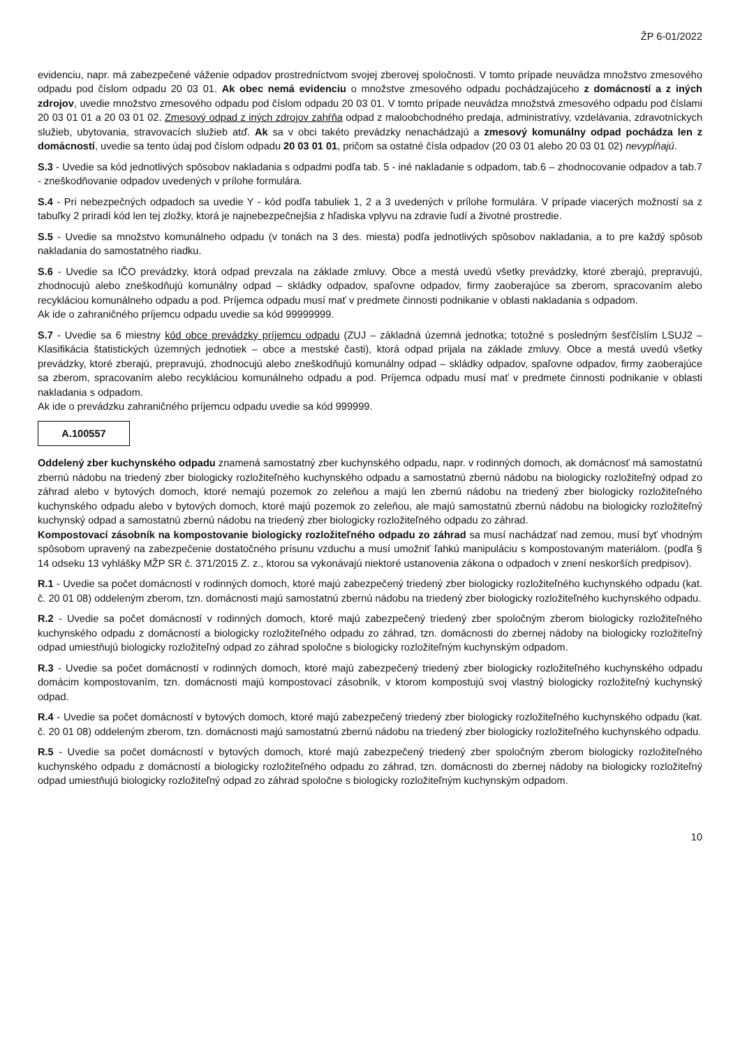ŽP 6-01/2022
evidenciu, napr. má zabezpečené váženie odpadov prostredníctvom svojej zberovej spoločnosti. V tomto prípade neuvádza množstvo zmesového odpadu pod číslom odpadu 20 03 01. Ak obec nemá evidenciu o množstve zmesového odpadu pochádzajúceho z domácností a z iných zdrojov, uvedie množstvo zmesového odpadu pod číslom odpadu 20 03 01. V tomto prípade neuvádza množstvá zmesového odpadu pod číslami 20 03 01 01 a 20 03 01 02. Zmesový odpad z iných zdrojov zahŕňa odpad z maloobchodného predaja, administratívy, vzdelávania, zdravotníckych služieb, ubytovania, stravovacích služieb atď. Ak sa v obci takéto prevádzky nenachádzajú a zmesový komunálny odpad pochádza len z domácností, uvedie sa tento údaj pod číslom odpadu 20 03 01 01, pričom sa ostatné čísla odpadov (20 03 01 alebo 20 03 01 02) nevypĺňajú.
S.3 - Uvedie sa kód jednotlivých spôsobov nakladania s odpadmi podľa tab. 5 - iné nakladanie s odpadom, tab.6 – zhodnocovanie odpadov a tab.7 - zneškodňovanie odpadov uvedených v prílohe formulára.
S.4 - Pri nebezpečných odpadoch sa uvedie Y - kód podľa tabuliek 1, 2 a 3 uvedených v prílohe formulára. V prípade viacerých možností sa z tabuľky 2 priradí kód len tej zložky, ktorá je najnebezpečnejšia z hľadiska vplyvu na zdravie ľudí a životné prostredie.
S.5 - Uvedie sa množstvo komunálneho odpadu (v tonách na 3 des. miesta) podľa jednotlivých spôsobov nakladania, a to pre každý spôsob nakladania do samostatného riadku.
S.6 - Uvedie sa IČO prevádzky, ktorá odpad prevzala na základe zmluvy. Obce a mestá uvedú všetky prevádzky, ktoré zberajú, prepravujú, zhodnocujú alebo zneškodňujú komunálny odpad – skládky odpadov, spaľovne odpadov, firmy zaoberajúce sa zberom, spracovaním alebo recykláciou komunálneho odpadu a pod. Príjemca odpadu musí mať v predmete činnosti podnikanie v oblasti nakladania s odpadom.
Ak ide o zahraničného príjemcu odpadu uvedie sa kód 99999999.
S.7 - Uvedie sa 6 miestny kód obce prevádzky príjemcu odpadu (ZUJ – základná územná jednotka; totožné s posledným šesťčíslím LSUJ2 – Klasifikácia štatistických územných jednotiek – obce a mestské časti), ktorá odpad prijala na základe zmluvy. Obce a mestá uvedú všetky prevádzky, ktoré zberajú, prepravujú, zhodnocujú alebo zneškodňujú komunálny odpad – skládky odpadov, spaľovne odpadov, firmy zaoberajúce sa zberom, spracovaním alebo recykláciou komunálneho odpadu a pod. Príjemca odpadu musí mať v predmete činnosti podnikanie v oblasti nakladania s odpadom.
Ak ide o prevádzku zahraničného príjemcu odpadu uvedie sa kód 999999.
A.100557
Oddelený zber kuchynského odpadu znamená samostatný zber kuchynského odpadu, napr. v rodinných domoch, ak domácnosť má samostatnú zbernú nádobu na triedený zber biologicky rozložiteľného kuchynského odpadu a samostatnú zbernú nádobu na biologicky rozložiteľný odpad zo záhrad alebo v bytových domoch, ktoré nemajú pozemok zo zeleňou a majú len zbernú nádobu na triedený zber biologicky rozložiteľného kuchynského odpadu alebo v bytových domoch, ktoré majú pozemok zo zeleňou, ale majú samostatnú zbernú nádobu na biologicky rozložiteľný kuchynský odpad a samostatnú zbernú nádobu na triedený zber biologicky rozložiteľného odpadu zo záhrad.
Kompostovací zásobník na kompostovanie biologicky rozložiteľného odpadu zo záhrad sa musí nachádzať nad zemou, musí byť vhodným spôsobom upravený na zabezpečenie dostatočného prísunu vzduchu a musí umožniť ľahkú manipuláciu s kompostovaným materiálom. (podľa § 14 odseku 13 vyhlášky MŽP SR č. 371/2015 Z. z., ktorou sa vykonávajú niektoré ustanovenia zákona o odpadoch v znení neskorších predpisov).
R.1 - Uvedie sa počet domácností v rodinných domoch, ktoré majú zabezpečený triedený zber biologicky rozložiteľného kuchynského odpadu (kat. č. 20 01 08) oddeleným zberom, tzn. domácnosti majú samostatnú zbernú nádobu na triedený zber biologicky rozložiteľného kuchynského odpadu.
R.2 - Uvedie sa počet domácností v rodinných domoch, ktoré majú zabezpečený triedený zber spoločným zberom biologicky rozložiteľného kuchynského odpadu z domácností a biologicky rozložiteľného odpadu zo záhrad, tzn. domácnosti do zbernej nádoby na biologicky rozložiteľný odpad umiestňujú biologicky rozložiteľný odpad zo záhrad spoločne s biologicky rozložiteľným kuchynským odpadom.
R.3 - Uvedie sa počet domácností v rodinných domoch, ktoré majú zabezpečený triedený zber biologicky rozložiteľného kuchynského odpadu domácim kompostovaním, tzn. domácnosti majú kompostovací zásobník, v ktorom kompostujú svoj vlastný biologicky rozložiteľný kuchynský odpad.
R.4 - Uvedie sa počet domácností v bytových domoch, ktoré majú zabezpečený triedený zber biologicky rozložiteľného kuchynského odpadu (kat. č. 20 01 08) oddeleným zberom, tzn. domácnosti majú samostatnú zbernú nádobu na triedený zber biologicky rozložiteľného kuchynského odpadu.
R.5 - Uvedie sa počet domácností v bytových domoch, ktoré majú zabezpečený triedený zber spoločným zberom biologicky rozložiteľného kuchynského odpadu z domácností a biologicky rozložiteľného odpadu zo záhrad, tzn. domácnosti do zbernej nádoby na biologicky rozložiteľný odpad umiestňujú biologicky rozložiteľný odpad zo záhrad spoločne s biologicky rozložiteľným kuchynským odpadom.
10